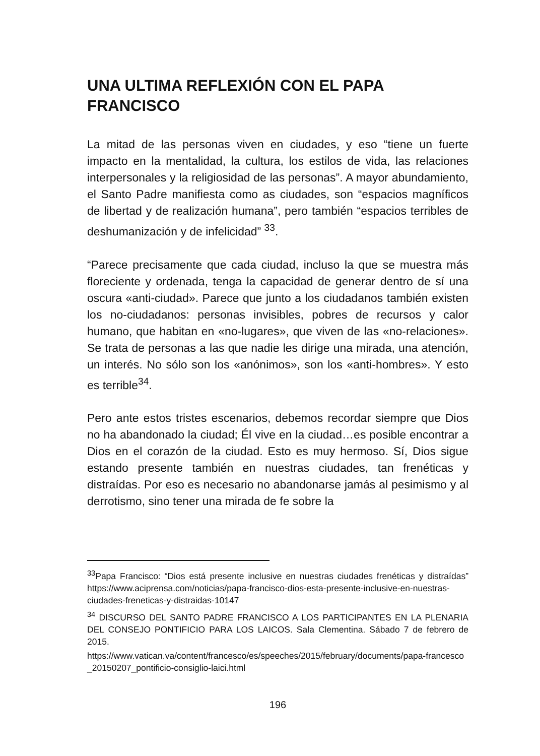UNA ULTIMA REFLEXIÓN CON EL PAPA FRANCISCO
La mitad de las personas viven en ciudades, y eso “tiene un fuerte impacto en la mentalidad, la cultura, los estilos de vida, las relaciones interpersonales y la religiosidad de las personas”. A mayor abundamiento, el Santo Padre manifiesta como as ciudades, son “espacios magníficos de libertad y de realización humana”, pero también “espacios terribles de deshumanización y de infelicidad” <sup>33</sup>.
“Parece precisamente que cada ciudad, incluso la que se muestra más floreciente y ordenada, tenga la capacidad de generar dentro de sí una oscura «anti-ciudad». Parece que junto a los ciudadanos también existen los no-ciudadanos: personas invisibles, pobres de recursos y calor humano, que habitan en «no-lugares», que viven de las «no-relaciones». Se trata de personas a las que nadie les dirige una mirada, una atención, un interés. No sólo son los «anónimos», son los «anti-hombres». Y esto es terrible<sup>34</sup>.
Pero ante estos tristes escenarios, debemos recordar siempre que Dios no ha abandonado la ciudad; Él vive en la ciudad…es posible encontrar a Dios en el corazón de la ciudad. Esto es muy hermoso. Sí, Dios sigue estando presente también en nuestras ciudades, tan frenéticas y distraídas. Por eso es necesario no abandonarse jamás al pesimismo y al derrotismo, sino tener una mirada de fe sobre la
<sup>33</sup> Papa Francisco: “Dios está presente inclusive en nuestras ciudades frenéticas y distraídas” https://www.aciprensa.com/noticias/papa-francisco-dios-esta-presente-inclusive-en-nuestras-ciudades-freneticas-y-distraidas-10147
<sup>34</sup> DISCURSO DEL SANTO PADRE FRANCISCO A LOS PARTICIPANTES EN LA PLENARIA DEL CONSEJO PONTIFICIO PARA LOS LAICOS. Sala Clementina. Sábado 7 de febrero de 2015.
https://www.vatican.va/content/francesco/es/speeches/2015/february/documents/papa-francesco_20150207_pontificio-consiglio-laici.html
196